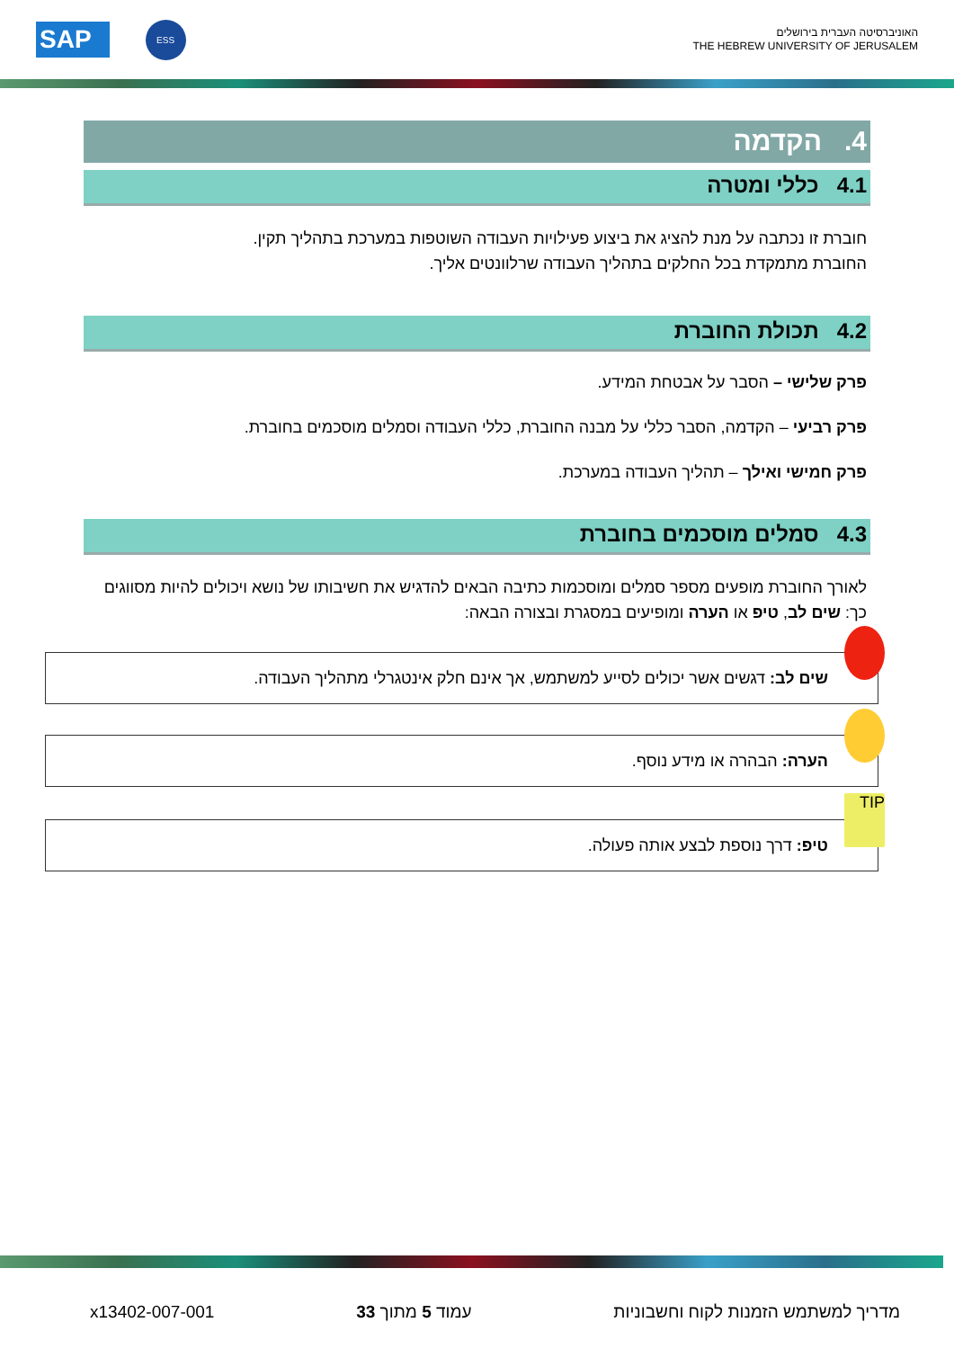האוניברסיטה העברית בירושלים
THE HEBREW UNIVERSITY OF JERUSALEM
ESS
SAP
4. הקדמה
4.1 כללי ומטרה
חוברת זו נכתבה על מנת להציג את ביצוע פעילויות העבודה השוטפות במערכת בתהליך תקין.
החוברת מתמקדת בכל החלקים בתהליך העבודה שרלוונטים אליך.
4.2 תכולת החוברת
פרק שלישי – הסבר על אבטחת המידע.
פרק רביעי – הקדמה, הסבר כללי על מבנה החוברת, כללי העבודה וסמלים מוסכמים בחוברת.
פרק חמישי ואילך – תהליך העבודה במערכת.
4.3 סמלים מוסכמים בחוברת
לאורך החוברת מופעים מספר סמלים ומוסכמות כתיבה הבאים להדגיש את חשיבותו של נושא ויכולים להיות מסווגים כך: שים לב, טיפ או הערה ומופיעים במסגרת ובצורה הבאה:
שים לב: דגשים אשר יכולים לסייע למשתמש, אך אינם חלק אינטגרלי מתהליך העבודה.
הערה: הבהרה או מידע נוסף.
TIP
טיפ: דרך נוספת לבצע אותה פעולה.
מדריך למשתמש הזמנות לקוח וחשבוניות עמוד 5 מתוך 33 x13402-007-001